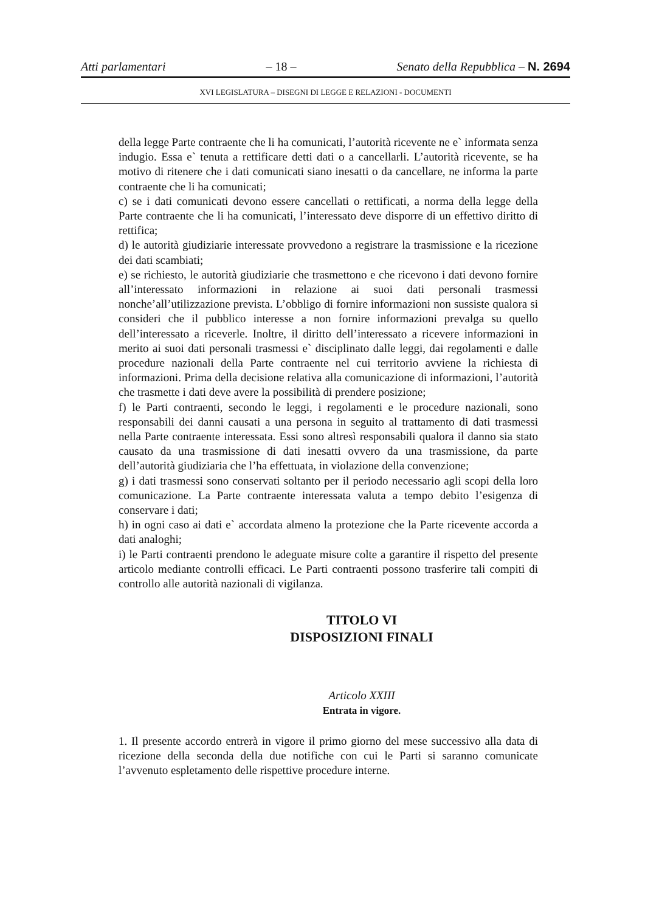Atti parlamentari – 18 – Senato della Repubblica – N. 2694
XVI LEGISLATURA – DISEGNI DI LEGGE E RELAZIONI - DOCUMENTI
della legge Parte contraente che li ha comunicati, l’autorità ricevente ne e` informata senza indugio. Essa e` tenuta a rettificare detti dati o a cancellarli. L’autorità ricevente, se ha motivo di ritenere che i dati comunicati siano inesatti o da cancellare, ne informa la parte contraente che li ha comunicati;
c) se i dati comunicati devono essere cancellati o rettificati, a norma della legge della Parte contraente che li ha comunicati, l’interessato deve disporre di un effettivo diritto di rettifica;
d) le autorità giudiziarie interessate provvedono a registrare la trasmissione e la ricezione dei dati scambiati;
e) se richiesto, le autorità giudiziarie che trasmettono e che ricevono i dati devono fornire all’interessato informazioni in relazione ai suoi dati personali trasmessi nonche’all’utilizzazione prevista. L’obbligo di fornire informazioni non sussiste qualora si consideri che il pubblico interesse a non fornire informazioni prevalga su quello dell’interessato a riceverle. Inoltre, il diritto dell’interessato a ricevere informazioni in merito ai suoi dati personali trasmessi e` disciplinato dalle leggi, dai regolamenti e dalle procedure nazionali della Parte contraente nel cui territorio avviene la richiesta di informazioni. Prima della decisione relativa alla comunicazione di informazioni, l’autorità che trasmette i dati deve avere la possibilità di prendere posizione;
f) le Parti contraenti, secondo le leggi, i regolamenti e le procedure nazionali, sono responsabili dei danni causati a una persona in seguito al trattamento di dati trasmessi nella Parte contraente interessata. Essi sono altresì responsabili qualora il danno sia stato causato da una trasmissione di dati inesatti ovvero da una trasmissione, da parte dell’autorità giudiziaria che l’ha effettuata, in violazione della convenzione;
g) i dati trasmessi sono conservati soltanto per il periodo necessario agli scopi della loro comunicazione. La Parte contraente interessata valuta a tempo debito l’esigenza di conservare i dati;
h) in ogni caso ai dati e` accordata almeno la protezione che la Parte ricevente accorda a dati analoghi;
i) le Parti contraenti prendono le adeguate misure colte a garantire il rispetto del presente articolo mediante controlli efficaci. Le Parti contraenti possono trasferire tali compiti di controllo alle autorità nazionali di vigilanza.
TITOLO VI
DISPOSIZIONI FINALI
Articolo XXIII
Entrata in vigore.
1. Il presente accordo entrerà in vigore il primo giorno del mese successivo alla data di ricezione della seconda della due notifiche con cui le Parti si saranno comunicate l’avvenuto espletamento delle rispettive procedure interne.